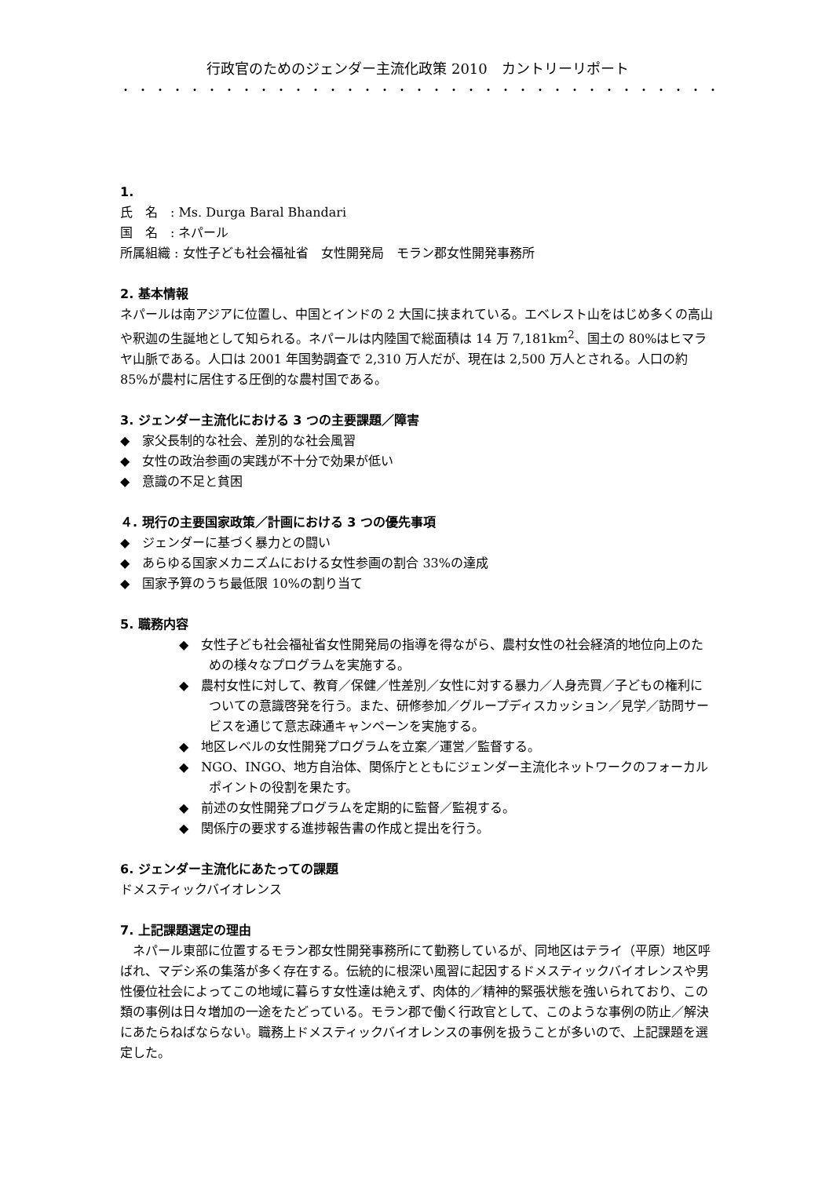行政官のためのジェンダー主流化政策 2010　カントリーリポート
・・・・・・・・・・・・・・・・・・・・・・・・・・・・・・・・・・・
1.
氏　名　: Ms. Durga Baral Bhandari
国　名　: ネパール
所属組織 : 女性子ども社会福祉省　女性開発局　モラン郡女性開発事務所
2. 基本情報
ネパールは南アジアに位置し、中国とインドの 2 大国に挟まれている。エベレスト山をはじめ多くの高山や釈迦の生誕地として知られる。ネパールは内陸国で総面積は 14 万 7,181km<sup>2</sup>、国土の 80%はヒマラヤ山脈である。人口は 2001 年国勢調査で 2,310 万人だが、現在は 2,500 万人とされる。人口の約 85%が農村に居住する圧倒的な農村国である。
3. ジェンダー主流化における 3 つの主要課題／障害
◆　家父長制的な社会、差別的な社会風習
◆　女性の政治参画の実践が不十分で効果が低い
◆　意識の不足と貧困
４. 現行の主要国家政策／計画における 3 つの優先事項
◆　ジェンダーに基づく暴力との闘い
◆　あらゆる国家メカニズムにおける女性参画の割合 33%の達成
◆　国家予算のうち最低限 10%の割り当て
5. 職務内容
◆　女性子ども社会福祉省女性開発局の指導を得ながら、農村女性の社会経済的地位向上のための様々なプログラムを実施する。
◆　農村女性に対して、教育／保健／性差別／女性に対する暴力／人身売買／子どもの権利についての意識啓発を行う。また、研修参加／グループディスカッション／見学／訪問サービスを通じて意志疎通キャンペーンを実施する。
◆　地区レベルの女性開発プログラムを立案／運営／監督する。
◆　NGO、INGO、地方自治体、関係庁とともにジェンダー主流化ネットワークのフォーカルポイントの役割を果たす。
◆　前述の女性開発プログラムを定期的に監督／監視する。
◆　関係庁の要求する進捗報告書の作成と提出を行う。
6. ジェンダー主流化にあたっての課題
ドメスティックバイオレンス
7. 上記課題選定の理由
　ネパール東部に位置するモラン郡女性開発事務所にて勤務しているが、同地区はテライ（平原）地区呼ばれ、マデシ系の集落が多く存在する。伝統的に根深い風習に起因するドメスティックバイオレンスや男性優位社会によってこの地域に暮らす女性達は絶えず、肉体的／精神的緊張状態を強いられており、この類の事例は日々増加の一途をたどっている。モラン郡で働く行政官として、このような事例の防止／解決にあたらねばならない。職務上ドメスティックバイオレンスの事例を扱うことが多いので、上記課題を選定した。